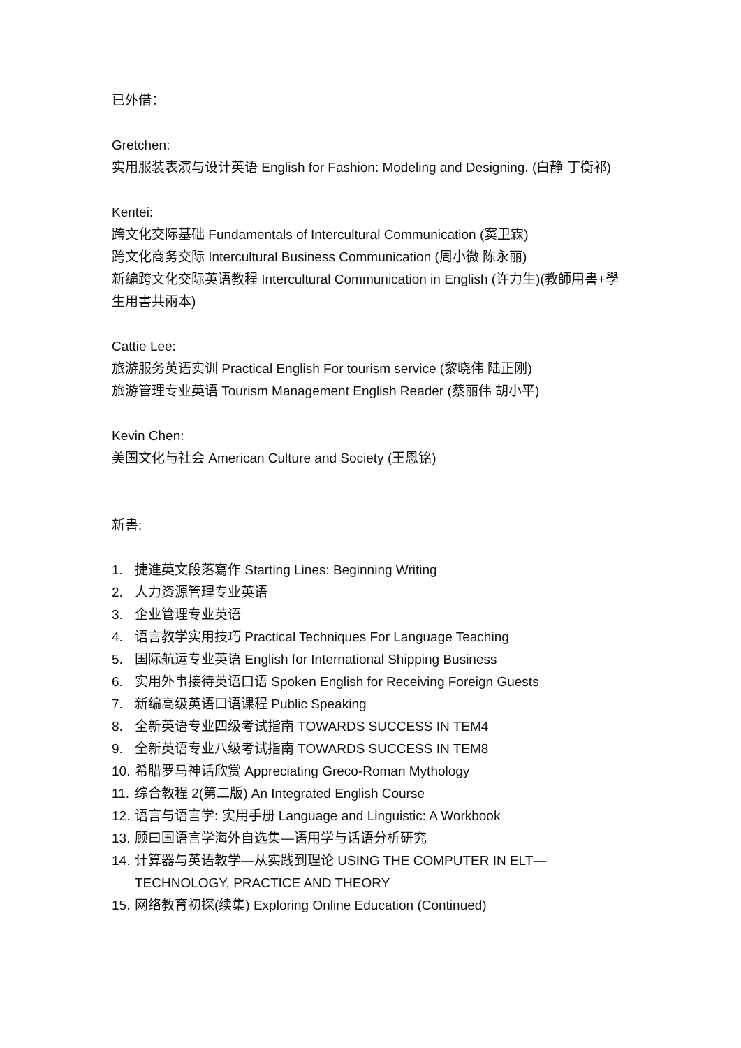已外借：
Gretchen:
实用服装表演与设计英语 English for Fashion: Modeling and Designing. (白静 丁衡祁)
Kentei:
跨文化交际基础 Fundamentals of Intercultural Communication (窦卫霖)
跨文化商务交际 Intercultural Business Communication (周小微 陈永丽)
新编跨文化交际英语教程 Intercultural Communication in English (许力生)(教師用書+學生用書共兩本)
Cattie Lee:
旅游服务英语实训 Practical English For tourism service (黎晓伟 陆正刚)
旅游管理专业英语 Tourism Management English Reader (蔡丽伟 胡小平)
Kevin Chen:
美国文化与社会 American Culture and Society (王恩铭)
新書:
1. 捷進英文段落寫作 Starting Lines: Beginning Writing
2. 人力资源管理专业英语
3. 企业管理专业英语
4. 语言教学实用技巧 Practical Techniques For Language Teaching
5. 国际航运专业英语 English for International Shipping Business
6. 实用外事接待英语口语 Spoken English for Receiving Foreign Guests
7. 新编高级英语口语课程 Public Speaking
8. 全新英语专业四级考试指南 TOWARDS SUCCESS IN TEM4
9. 全新英语专业八级考试指南 TOWARDS SUCCESS IN TEM8
10. 希腊罗马神话欣赏 Appreciating Greco-Roman Mythology
11. 综合教程 2(第二版) An Integrated English Course
12. 语言与语言学: 实用手册 Language and Linguistic: A Workbook
13. 顾曰国语言学海外自选集—语用学与话语分析研究
14. 计算器与英语教学—从实践到理论 USING THE COMPUTER IN ELT—TECHNOLOGY, PRACTICE AND THEORY
15. 网络教育初探(续集) Exploring Online Education (Continued)